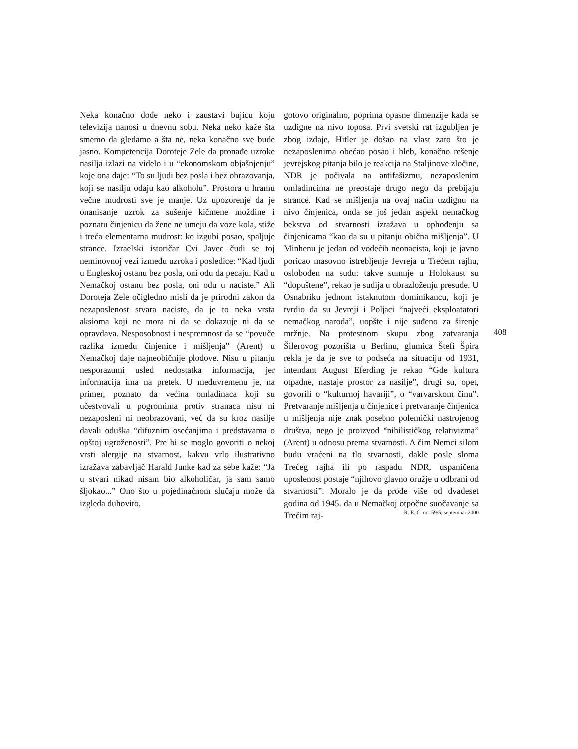Neka konačno dođe neko i zaustavi bujicu koju televizija nanosi u dnevnu sobu. Neka neko kaže šta smemo da gledamo a šta ne, neka konačno sve bude jasno. Kompetencija Doroteje Zele da pronađe uzroke nasilja izlazi na videlo i u “ekonomskom objašnjenju” koje ona daje: “To su ljudi bez posla i bez obrazovanja, koji se nasilju odaju kao alkoholu”. Prostora u hramu večne mudrosti sve je manje. Uz upozorenje da je onanisanje uzrok za sušenje kičmene moždine i poznatu činjenicu da žene ne umeju da voze kola, stiže i treća elementarna mudrost: ko izgubi posao, spaljuje strance. Izraelski istoričar Cvi Javec čudi se toj neminovnoj vezi između uzroka i posledice: “Kad ljudi u Engleskoj ostanu bez posla, oni odu da pecaju. Kad u Nemačkoj ostanu bez posla, oni odu u naciste.” Ali Doroteja Zele očigledno misli da je prirodni zakon da nezaposlenost stvara naciste, da je to neka vrsta aksioma koji ne mora ni da se dokazuje ni da se opravdava. Nesposobnost i nespremnost da se “povuče razlika između činjenice i mišljenja” (Arent) u Nemačkoj daje najneobičnije plodove. Nisu u pitanju nesporazumi usled nedostatka informacija, jer informacija ima na pretek. U međuvremenu je, na primer, poznato da većina omladinaca koji su učestvovali u pogromima protiv stranaca nisu ni nezaposleni ni neobrazovani, već da su kroz nasilje davali oduška “difuznim osećanjima i predstavama o opštoj ugroženosti”. Pre bi se moglo govoriti o nekoj vrsti alergije na stvarnost, kakvu vrlo ilustrativno izražava zabavljač Harald Junke kad za sebe kaže: “Ja u stvari nikad nisam bio alkoholičar, ja sam samo šljokao...” Ono što u pojedinačnom slučaju može da izgleda duhovito,
gotovo originalno, poprima opasne dimenzije kada se uzdigne na nivo toposa. Prvi svetski rat izgubljen je zbog izdaje, Hitler je došao na vlast zato što je nezaposlenima obećao posao i hleb, konačno rešenje jevrejskog pitanja bilo je reakcija na Staljinove zločine, NDR je počivala na antifašizmu, nezaposlenim omladincima ne preostaje drugo nego da prebijaju strance. Kad se mišljenja na ovaj način uzdignu na nivo činjenica, onda se još jedan aspekt nemačkog bekstva od stvarnosti izražava u ophođenju sa činjenicama “kao da su u pitanju obična mišljenja”. U Minhenu je jedan od vodećih neonacista, koji je javno poricao masovno istrebljenje Jevreja u Trećem rajhu, oslobođen na sudu: takve sumnje u Holokaust su “dopuštene”, rekao je sudija u obrazloženju presude. U Osnabriku jednom istaknutom dominikancu, koji je tvrdio da su Jevreji i Poljaci “najveći eksploatatori nemačkog naroda”, uopšte i nije suđeno za širenje mržnje. Na protestnom skupu zbog zatvaranja Šilerovog pozorišta u Berlinu, glumica Štefi Špira rekla je da je sve to podseća na situaciju od 1931, intendant August Eferding je rekao “Gde kultura otpadne, nastaje prostor za nasilje”, drugi su, opet, govorili o “kulturnoj havariji”, o “varvarskom činu”. Pretvaranje mišljenja u činjenice i pretvaranje činjenica u mišljenja nije znak posebno polemički nastrojenog društva, nego je proizvod “nihilističkog relativizma” (Arent) u odnosu prema stvarnosti. A čim Nemci silom budu vraćeni na tlo stvarnosti, dakle posle sloma Trećeg rajha ili po raspadu NDR, uspaničena uposlenost postaje “njihovo glavno oružje u odbrani od stvarnosti”. Moralo je da prođe više od dvadeset godina od 1945. da u Nemačkoj otpočne suočavanje sa Trećim raj-
408
R. E. Č. no. 59/5, septembar 2000